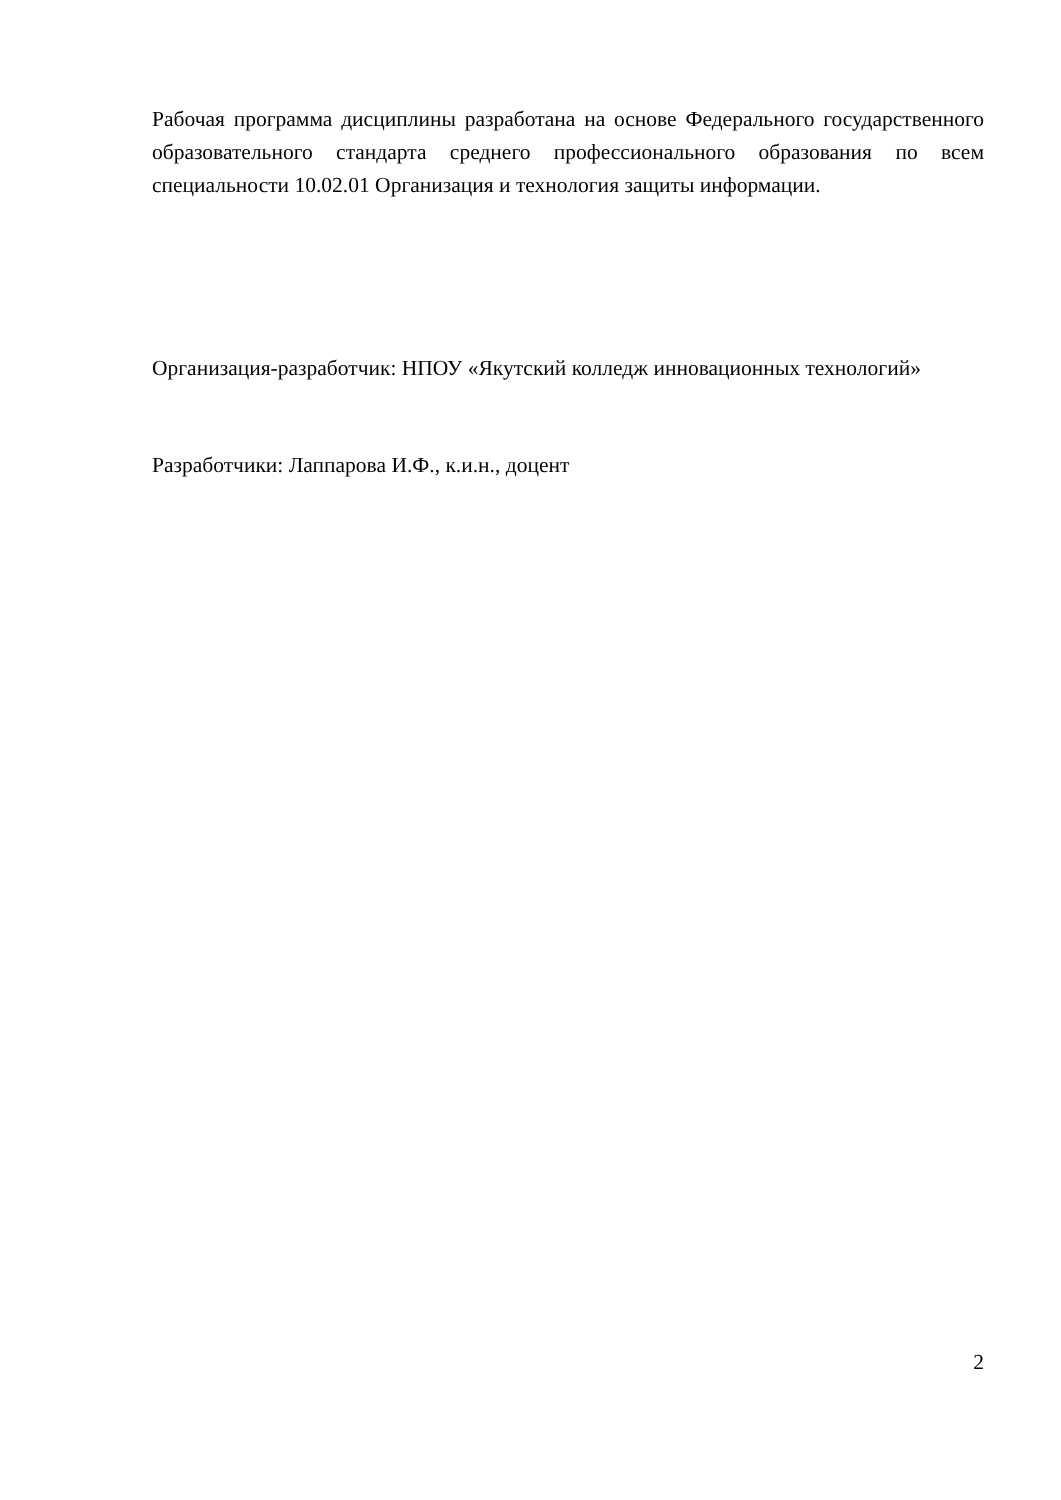Рабочая программа дисциплины разработана на основе Федерального государственного образовательного стандарта среднего профессионального образования по всем специальности 10.02.01 Организация и технология защиты информации.
Организация-разработчик: НПОУ «Якутский колледж инновационных технологий»
Разработчики: Лаппарова И.Ф., к.и.н., доцент
2